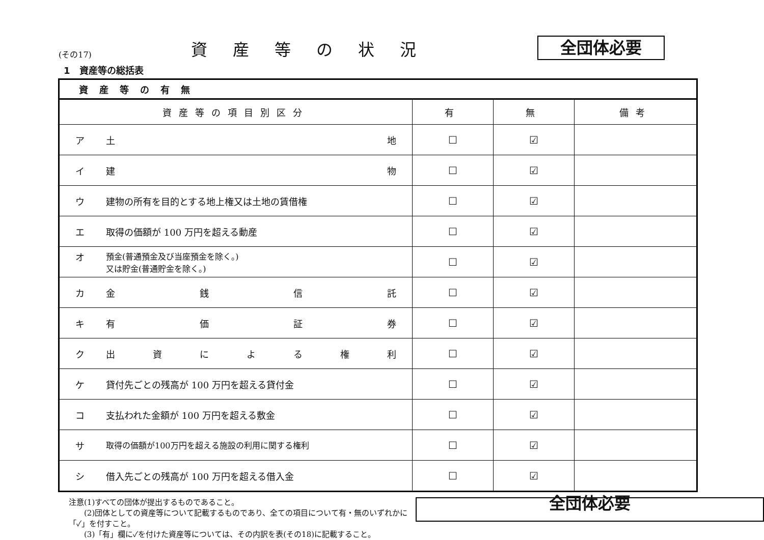(その17)
資産等の状況
全団体必要
1　資産等の総括表
| 資産等の有無 | | | |
| 資産等の項目別区分 | 有 | 無 | 備考 |
| ア 土 地 | ☐ | ☑ | |
| イ 建 物 | ☐ | ☑ | |
| ウ 建物の所有を目的とする地上権又は土地の賃借権 | ☐ | ☑ | |
| エ 取得の価額が 100 万円を超える動産 | ☐ | ☑ | |
| オ 預金(普通預金及び当座預金を除く。) 又は貯金(普通貯金を除く。) | ☐ | ☑ | |
| カ 金 銭 信 託 | ☐ | ☑ | |
| キ 有 価 証 券 | ☐ | ☑ | |
| ク 出 資 に よ る 権 利 | ☐ | ☑ | |
| ケ 貸付先ごとの残高が 100 万円を超える貸付金 | ☐ | ☑ | |
| コ 支払われた金額が 100 万円を超える敷金 | ☐ | ☑ | |
| サ 取得の価額が100万円を超える施設の利用に関する権利 | ☐ | ☑ | |
| シ 借入先ごとの残高が 100 万円を超える借入金 | ☐ | ☑ | |
注意(1)すべての団体が提出するものであること。
　　(2)団体としての資産等について記載するものであり、全ての項目について有・無のいずれかに「✓」を付すこと。
　　(3)「有」欄に✓を付けた資産等については、その内訳を表(その18)に記載すること。
全団体必要